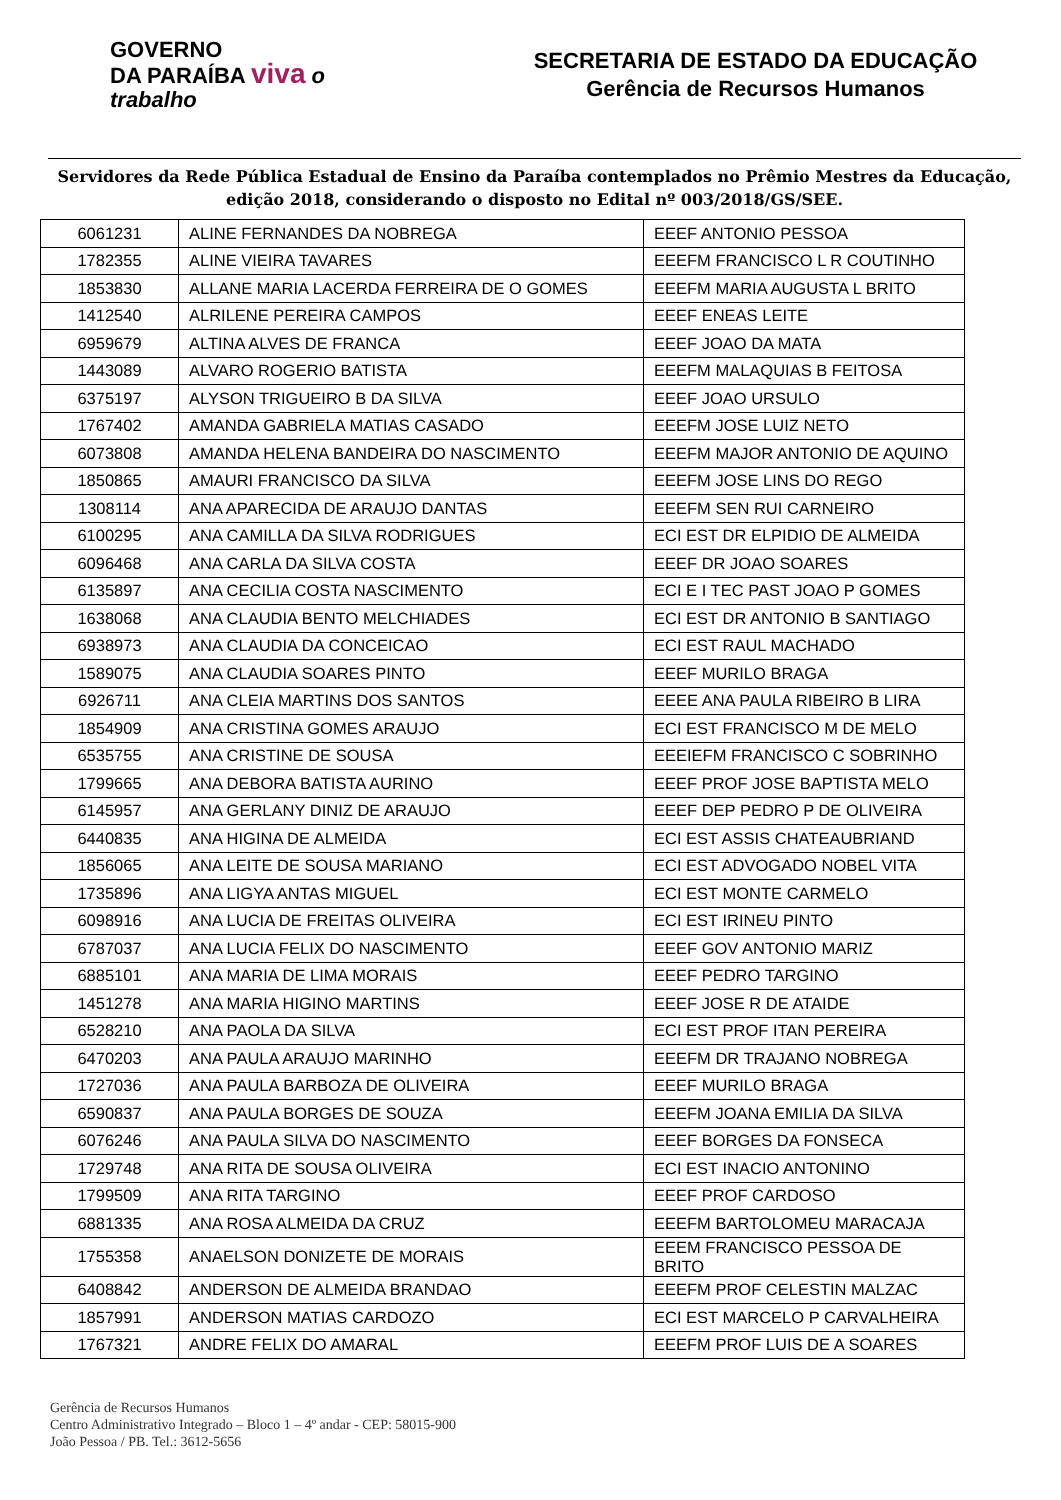GOVERNO
DA PARAÍBA viva o trabalho
SECRETARIA DE ESTADO DA EDUCAÇÃO
Gerência de Recursos Humanos
Servidores da Rede Pública Estadual de Ensino da Paraíba contemplados no Prêmio Mestres da Educação, edição 2018, considerando o disposto no Edital nº 003/2018/GS/SEE.
| 6061231 | ALINE FERNANDES DA NOBREGA | EEEF ANTONIO PESSOA |
| 1782355 | ALINE VIEIRA TAVARES | EEEFM FRANCISCO L R COUTINHO |
| 1853830 | ALLANE MARIA LACERDA FERREIRA DE O GOMES | EEEFM MARIA AUGUSTA L BRITO |
| 1412540 | ALRILENE PEREIRA CAMPOS | EEEF ENEAS LEITE |
| 6959679 | ALTINA ALVES DE FRANCA | EEEF JOAO DA MATA |
| 1443089 | ALVARO ROGERIO BATISTA | EEEFM MALAQUIAS B FEITOSA |
| 6375197 | ALYSON TRIGUEIRO B DA SILVA | EEEF JOAO URSULO |
| 1767402 | AMANDA GABRIELA MATIAS CASADO | EEEFM JOSE LUIZ NETO |
| 6073808 | AMANDA HELENA BANDEIRA DO NASCIMENTO | EEEFM MAJOR ANTONIO DE AQUINO |
| 1850865 | AMAURI FRANCISCO DA SILVA | EEEFM JOSE LINS DO REGO |
| 1308114 | ANA APARECIDA DE ARAUJO DANTAS | EEEFM SEN RUI CARNEIRO |
| 6100295 | ANA CAMILLA DA SILVA RODRIGUES | ECI EST DR ELPIDIO DE ALMEIDA |
| 6096468 | ANA CARLA DA SILVA COSTA | EEEF DR JOAO SOARES |
| 6135897 | ANA CECILIA COSTA NASCIMENTO | ECI E I TEC PAST JOAO P GOMES |
| 1638068 | ANA CLAUDIA BENTO MELCHIADES | ECI EST DR ANTONIO B SANTIAGO |
| 6938973 | ANA CLAUDIA DA CONCEICAO | ECI EST RAUL MACHADO |
| 1589075 | ANA CLAUDIA SOARES PINTO | EEEF MURILO BRAGA |
| 6926711 | ANA CLEIA MARTINS DOS SANTOS | EEEE ANA PAULA RIBEIRO B LIRA |
| 1854909 | ANA CRISTINA GOMES ARAUJO | ECI EST FRANCISCO M DE MELO |
| 6535755 | ANA CRISTINE DE SOUSA | EEEIEFM FRANCISCO C SOBRINHO |
| 1799665 | ANA DEBORA BATISTA AURINO | EEEF PROF JOSE BAPTISTA MELO |
| 6145957 | ANA GERLANY DINIZ DE ARAUJO | EEEF DEP PEDRO P DE OLIVEIRA |
| 6440835 | ANA HIGINA DE ALMEIDA | ECI EST ASSIS CHATEAUBRIAND |
| 1856065 | ANA LEITE DE SOUSA MARIANO | ECI EST ADVOGADO NOBEL VITA |
| 1735896 | ANA LIGYA ANTAS MIGUEL | ECI EST MONTE CARMELO |
| 6098916 | ANA LUCIA DE FREITAS OLIVEIRA | ECI EST IRINEU PINTO |
| 6787037 | ANA LUCIA FELIX DO NASCIMENTO | EEEF GOV ANTONIO MARIZ |
| 6885101 | ANA MARIA DE LIMA MORAIS | EEEF PEDRO TARGINO |
| 1451278 | ANA MARIA HIGINO MARTINS | EEEF JOSE R DE ATAIDE |
| 6528210 | ANA PAOLA DA SILVA | ECI EST PROF ITAN PEREIRA |
| 6470203 | ANA PAULA ARAUJO MARINHO | EEEFM DR TRAJANO NOBREGA |
| 1727036 | ANA PAULA BARBOZA DE OLIVEIRA | EEEF MURILO BRAGA |
| 6590837 | ANA PAULA BORGES DE SOUZA | EEEFM JOANA EMILIA DA SILVA |
| 6076246 | ANA PAULA SILVA DO NASCIMENTO | EEEF BORGES DA FONSECA |
| 1729748 | ANA RITA DE SOUSA OLIVEIRA | ECI EST INACIO ANTONINO |
| 1799509 | ANA RITA TARGINO | EEEF PROF CARDOSO |
| 6881335 | ANA ROSA ALMEIDA DA CRUZ | EEEFM BARTOLOMEU MARACAJA |
| 1755358 | ANAELSON DONIZETE DE MORAIS | EEEM FRANCISCO PESSOA DE BRITO |
| 6408842 | ANDERSON DE ALMEIDA BRANDAO | EEEFM PROF CELESTIN MALZAC |
| 1857991 | ANDERSON MATIAS CARDOZO | ECI EST MARCELO P CARVALHEIRA |
| 1767321 | ANDRE FELIX DO AMARAL | EEEFM PROF LUIS DE A SOARES |
Gerência de Recursos Humanos
Centro Administrativo Integrado – Bloco 1 – 4º andar - CEP: 58015-900
João Pessoa / PB. Tel.: 3612-5656